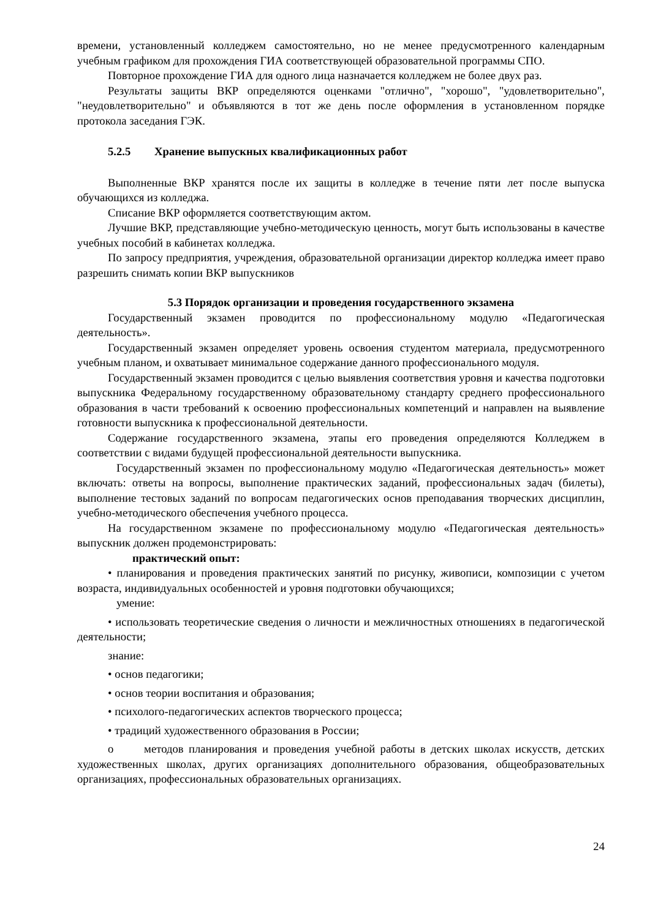времени, установленный колледжем самостоятельно, но не менее предусмотренного календарным учебным графиком для прохождения ГИА соответствующей образовательной программы СПО.
Повторное прохождение ГИА для одного лица назначается колледжем не более двух раз.
Результаты защиты ВКР определяются оценками "отлично", "хорошо", "удовлетворительно", "неудовлетворительно" и объявляются в тот же день после оформления в установленном порядке протокола заседания ГЭК.
5.2.5 Хранение выпускных квалификационных работ
Выполненные ВКР хранятся после их защиты в колледже в течение пяти лет после выпуска обучающихся из колледжа.
Списание ВКР оформляется соответствующим актом.
Лучшие ВКР, представляющие учебно-методическую ценность, могут быть использованы в качестве учебных пособий в кабинетах колледжа.
По запросу предприятия, учреждения, образовательной организации директор колледжа имеет право разрешить снимать копии ВКР выпускников
5.3 Порядок организации и проведения государственного экзамена
Государственный экзамен проводится по профессиональному модулю «Педагогическая деятельность».
Государственный экзамен определяет уровень освоения студентом материала, предусмотренного учебным планом, и охватывает минимальное содержание данного профессионального модуля.
Государственный экзамен проводится с целью выявления соответствия уровня и качества подготовки выпускника Федеральному государственному образовательному стандарту среднего профессионального образования в части требований к освоению профессиональных компетенций и направлен на выявление готовности выпускника к профессиональной деятельности.
Содержание государственного экзамена, этапы его проведения определяются Колледжем в соответствии с видами будущей профессиональной деятельности выпускника.
Государственный экзамен по профессиональному модулю «Педагогическая деятельность» может включать: ответы на вопросы, выполнение практических заданий, профессиональных задач (билеты), выполнение тестовых заданий по вопросам педагогических основ преподавания творческих дисциплин, учебно-методического обеспечения учебного процесса.
На государственном экзамене по профессиональному модулю «Педагогическая деятельность» выпускник должен продемонстрировать:
практический опыт:
• планирования и проведения практических занятий по рисунку, живописи, композиции с учетом возраста, индивидуальных особенностей и уровня подготовки обучающихся;
умение:
• использовать теоретические сведения о личности и межличностных отношениях в педагогической деятельности;
знание:
• основ педагогики;
• основ теории воспитания и образования;
• психолого-педагогических аспектов творческого процесса;
• традиций художественного образования в России;
o методов планирования и проведения учебной работы в детских школах искусств, детских художественных школах, других организациях дополнительного образования, общеобразовательных организациях, профессиональных образовательных организациях.
24